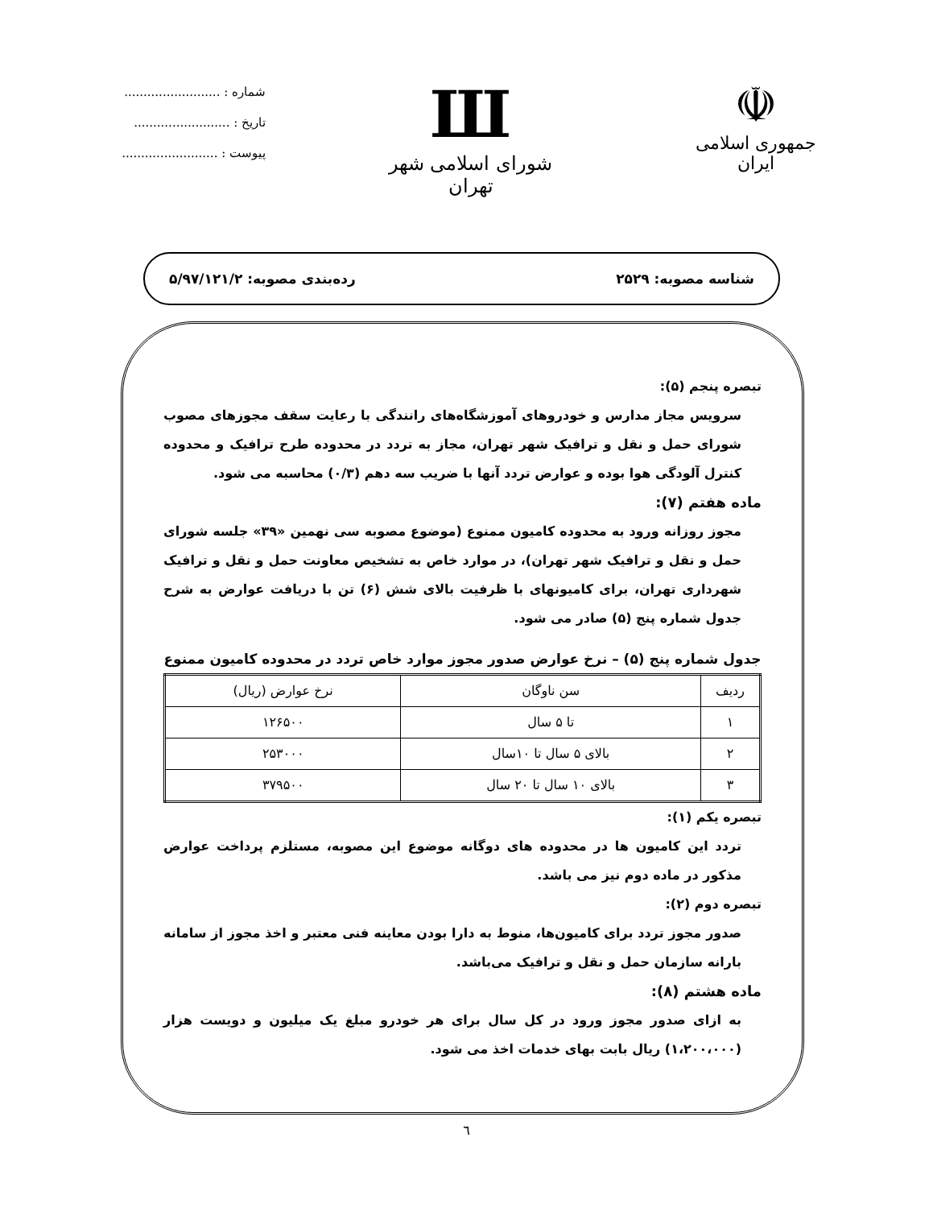☫
جمهوری اسلامی ایران
Ш
شورای اسلامی شهر تهران
شماره : .........................
تاریخ : .........................
پیوست : .........................
شناسه مصوبه: ۲۵۲۹ رده‌بندی مصوبه: ۵/۹۷/۱۲۱/۲
تبصره پنجم (۵):
سرویس مجاز مدارس و خودروهای آموزشگاه‌های رانندگی با رعایت سقف مجوزهای مصوب شورای حمل و نقل و ترافیک شهر تهران، مجاز به تردد در محدوده طرح ترافیک و محدوده کنترل آلودگی هوا بوده و عوارض تردد آنها با ضریب سه دهم (۰/۳) محاسبه می شود.
ماده هفتم (۷):
مجوز روزانه ورود به محدوده کامیون ممنوع (موضوع مصوبه سی نهمین «۳۹» جلسه شورای حمل و نقل و ترافیک شهر تهران)، در موارد خاص به تشخیص معاونت حمل و نقل و ترافیک شهرداری تهران، برای کامیونهای با ظرفیت بالای شش (۶) تن با دریافت عوارض به شرح جدول شماره پنج (۵) صادر می شود.
جدول شماره پنج (۵) – نرخ عوارض صدور مجوز موارد خاص تردد در محدوده کامیون ممنوع
| ردیف | سن ناوگان | نرخ عوارض (ریال) |
| --- | --- | --- |
| ۱ | تا ۵ سال | ۱۲۶۵۰۰ |
| ۲ | بالای ۵ سال تا ۱۰سال | ۲۵۳۰۰۰ |
| ۳ | بالای ۱۰ سال تا ۲۰ سال | ۳۷۹۵۰۰ |
تبصره یکم (۱):
تردد این کامیون ها در محدوده های دوگانه موضوع این مصوبه، مستلزم پرداخت عوارض مذکور در ماده دوم نیز می باشد.
تبصره دوم (۲):
صدور مجوز تردد برای کامیون‌ها، منوط به دارا بودن معاینه فنی معتبر و اخذ مجوز از سامانه بارانه سازمان حمل و نقل و ترافیک می‌باشد.
ماده هشتم (۸):
به ازای صدور مجوز ورود در کل سال برای هر خودرو مبلغ یک میلیون و دویست هزار (۱،۲۰۰،۰۰۰) ریال بابت بهای خدمات اخذ می شود.
٦